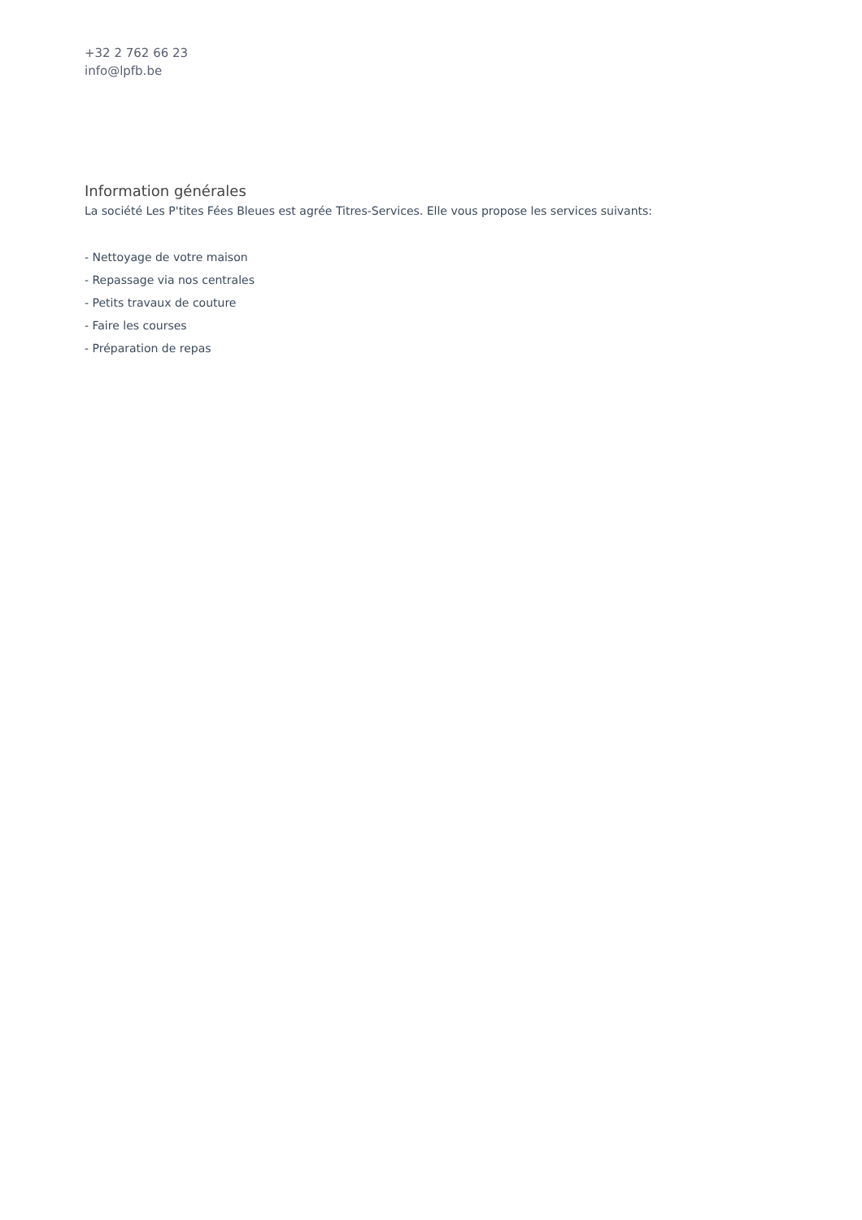+32 2 762 66 23
info@lpfb.be
Information générales
La société Les P'tites Fées Bleues est agrée Titres-Services. Elle vous propose les services suivants:
- Nettoyage de votre maison
- Repassage via nos centrales
- Petits travaux de couture
- Faire les courses
- Préparation de repas